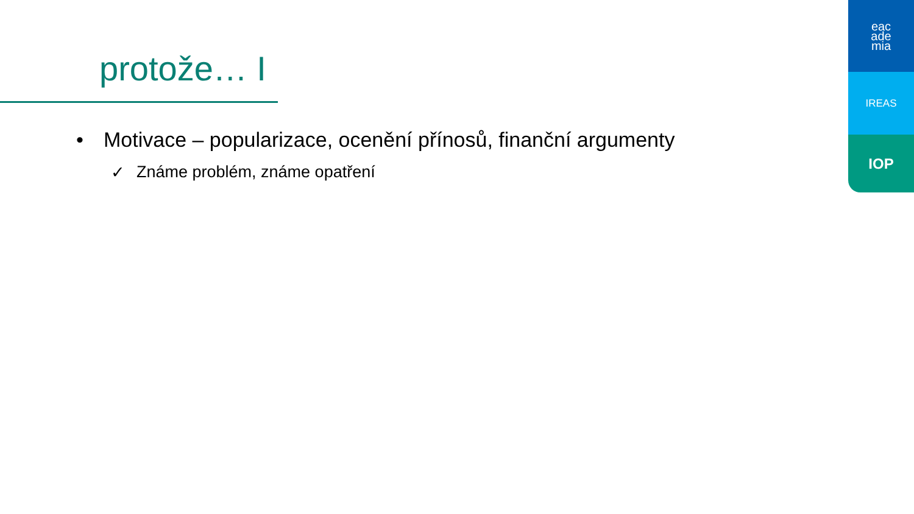protože… I
• Motivace – popularizace, ocenění přínosů, finanční argumenty
✓ Známe problém, známe opatření
eac
ade
mia
IREAS
IOP